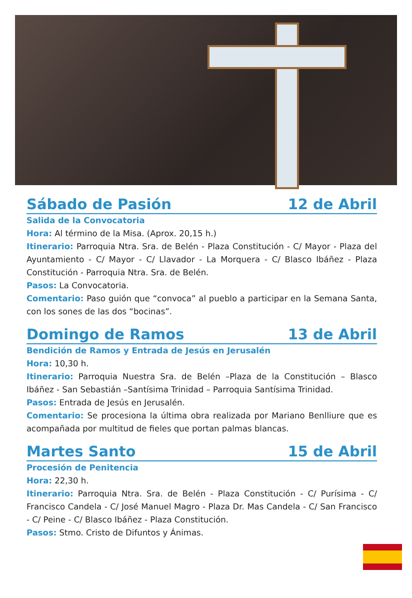Sábado de Pasión 12 de Abril
Salida de la Convocatoria
Hora: Al término de la Misa. (Aprox. 20,15 h.)
Itinerario: Parroquia Ntra. Sra. de Belén - Plaza Constitución - C/ Mayor - Plaza del Ayuntamiento - C/ Mayor - C/ Llavador - La Morquera - C/ Blasco Ibáñez - Plaza Constitución - Parroquia Ntra. Sra. de Belén.
Pasos: La Convocatoria.
Comentario: Paso guión que “convoca” al pueblo a participar en la Semana Santa, con los sones de las dos “bocinas”.
Domingo de Ramos 13 de Abril
Bendición de Ramos y Entrada de Jesús en Jerusalén
Hora: 10,30 h.
Itinerario: Parroquia Nuestra Sra. de Belén –Plaza de la Constitución – Blasco Ibáñez - San Sebastián –Santísima Trinidad – Parroquia Santísima Trinidad.
Pasos: Entrada de Jesús en Jerusalén.
Comentario: Se procesiona la última obra realizada por Mariano Benlliure que es acompañada por multitud de fieles que portan palmas blancas.
Martes Santo 15 de Abril
Procesión de Penitencia
Hora: 22,30 h.
Itinerario: Parroquia Ntra. Sra. de Belén - Plaza Constitución - C/ Purísima - C/ Francisco Candela - C/ José Manuel Magro - Plaza Dr. Mas Candela - C/ San Francisco - C/ Peine - C/ Blasco Ibáñez - Plaza Constitución.
Pasos: Stmo. Cristo de Difuntos y Ánimas.